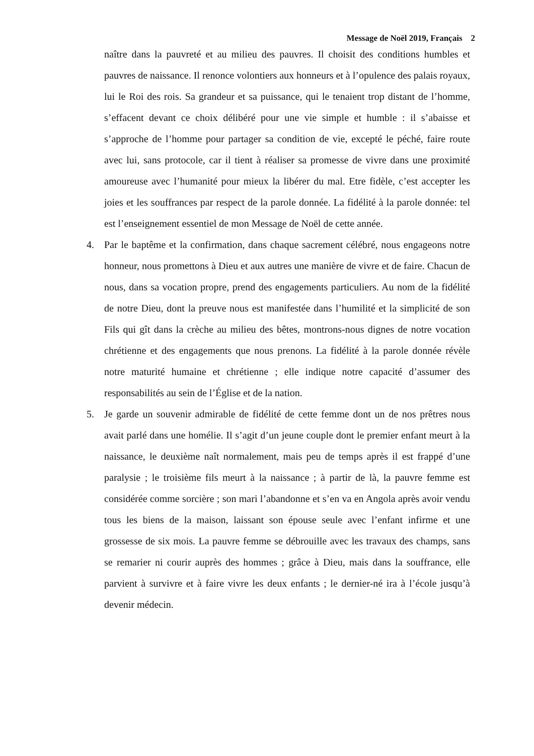Message de Noël 2019, Français 2
naître dans la pauvreté et au milieu des pauvres. Il choisit des conditions humbles et pauvres de naissance. Il renonce volontiers aux honneurs et à l’opulence des palais royaux, lui le Roi des rois. Sa grandeur et sa puissance, qui le tenaient trop distant de l’homme, s’effacent devant ce choix délibéré pour une vie simple et humble : il s’abaisse et s’approche de l’homme pour partager sa condition de vie, excepté le péché, faire route avec lui, sans protocole, car il tient à réaliser sa promesse de vivre dans une proximité amoureuse avec l’humanité pour mieux la libérer du mal. Etre fidèle, c’est accepter les joies et les souffrances par respect de la parole donnée. La fidélité à la parole donnée: tel est l’enseignement essentiel de mon Message de Noël de cette année.
4. Par le baptême et la confirmation, dans chaque sacrement célébré, nous engageons notre honneur, nous promettons à Dieu et aux autres une manière de vivre et de faire. Chacun de nous, dans sa vocation propre, prend des engagements particuliers. Au nom de la fidélité de notre Dieu, dont la preuve nous est manifestée dans l’humilité et la simplicité de son Fils qui gît dans la crèche au milieu des bêtes, montrons-nous dignes de notre vocation chrétienne et des engagements que nous prenons. La fidélité à la parole donnée révèle notre maturité humaine et chrétienne ; elle indique notre capacité d’assumer des responsabilités au sein de l’Église et de la nation.
5. Je garde un souvenir admirable de fidélité de cette femme dont un de nos prêtres nous avait parlé dans une homélie. Il s’agit d’un jeune couple dont le premier enfant meurt à la naissance, le deuxième naît normalement, mais peu de temps après il est frappé d’une paralysie ; le troisième fils meurt à la naissance ; à partir de là, la pauvre femme est considérée comme sorcière ; son mari l’abandonne et s’en va en Angola après avoir vendu tous les biens de la maison, laissant son épouse seule avec l’enfant infirme et une grossesse de six mois. La pauvre femme se débrouille avec les travaux des champs, sans se remarier ni courir auprès des hommes ; grâce à Dieu, mais dans la souffrance, elle parvient à survivre et à faire vivre les deux enfants ; le dernier-né ira à l’école jusqu’à devenir médecin.